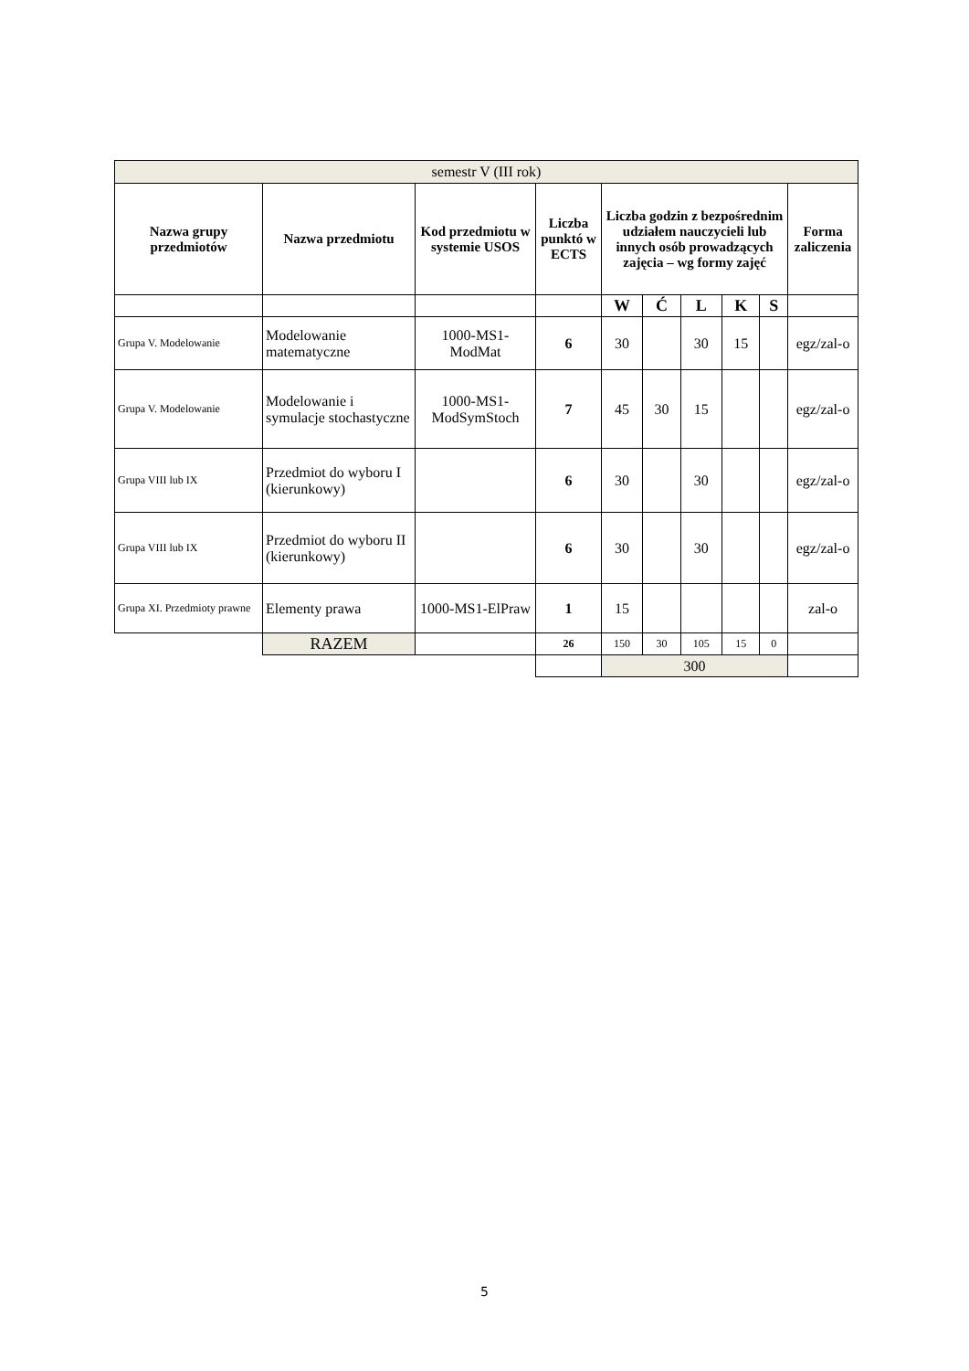| semestr V (III rok) | | | | | | | | | |
| Nazwa grupy przedmiotów | Nazwa przedmiotu | Kod przedmiotu w systemie USOS | Liczba punktó w ECTS | Liczba godzin z bezpośrednim udziałem nauczycieli lub innych osób prowadzących zajęcia – wg formy zajęć | | | | | Forma zaliczenia |
| | | | | W | Ć | L | K | S | |
| Grupa V. Modelowanie | Modelowanie matematyczne | 1000-MS1-ModMat | 6 | 30 | | 30 | 15 | | egz/zal-o |
| Grupa V. Modelowanie | Modelowanie i symulacje stochastyczne | 1000-MS1-ModSymStoch | 7 | 45 | 30 | 15 | | | egz/zal-o |
| Grupa VIII lub IX | Przedmiot do wyboru I (kierunkowy) | | 6 | 30 | | 30 | | | egz/zal-o |
| Grupa VIII lub IX | Przedmiot do wyboru II (kierunkowy) | | 6 | 30 | | 30 | | | egz/zal-o |
| Grupa XI. Przedmioty prawne | Elementy prawa | 1000-MS1-ElPraw | 1 | 15 | | | | | zal-o |
| | RAZEM | | 26 | 150 | 30 | 105 | 15 | 0 | |
| | | | | 300 | | | | | |
5